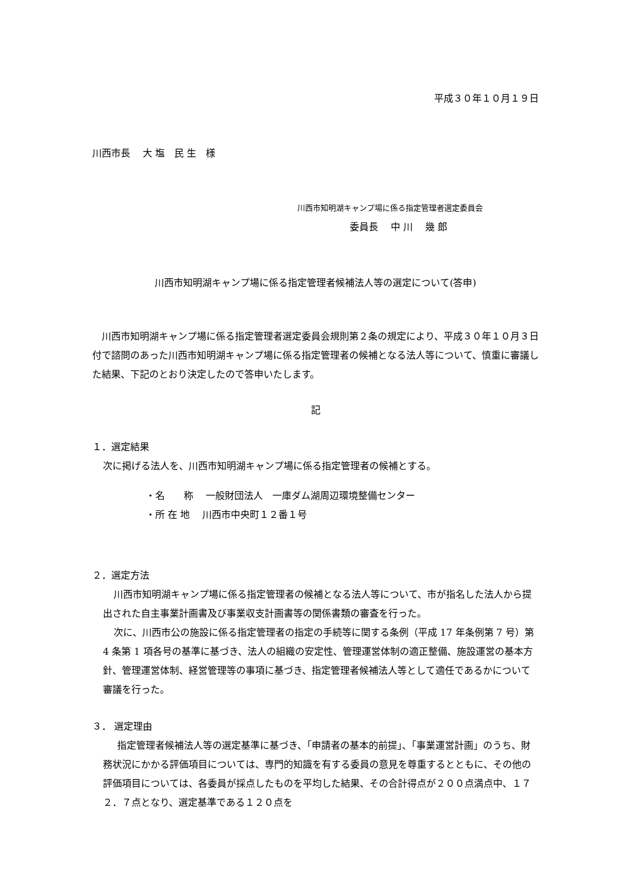平成３０年１０月１９日
川西市長　 大 塩　民 生　様
川西市知明湖キャンプ場に係る指定管理者選定委員会
委員長　 中 川　 幾 郎
川西市知明湖キャンプ場に係る指定管理者候補法人等の選定について(答申)
川西市知明湖キャンプ場に係る指定管理者選定委員会規則第２条の規定により、平成３０年１０月３日付で諮問のあった川西市知明湖キャンプ場に係る指定管理者の候補となる法人等について、慎重に審議した結果、下記のとおり決定したので答申いたします。
記
１．選定結果
次に掲げる法人を、川西市知明湖キャンプ場に係る指定管理者の候補とする。
・名　　称　 一般財団法人　一庫ダム湖周辺環境整備センター
・所 在 地　 川西市中央町１２番１号
２．選定方法
川西市知明湖キャンプ場に係る指定管理者の候補となる法人等について、市が指名した法人から提出された自主事業計画書及び事業収支計画書等の関係書類の審査を行った。
次に、川西市公の施設に係る指定管理者の指定の手続等に関する条例（平成 17 年条例第 7 号）第 4 条第 1 項各号の基準に基づき、法人の組織の安定性、管理運営体制の適正整備、施設運営の基本方針、管理運営体制、経営管理等の事項に基づき、指定管理者候補法人等として適任であるかについて審議を行った。
３． 選定理由
指定管理者候補法人等の選定基準に基づき、「申請者の基本的前提」、「事業運営計画」のうち、財務状況にかかる評価項目については、専門的知識を有する委員の意見を尊重するとともに、その他の評価項目については、各委員が採点したものを平均した結果、その合計得点が２００点満点中、１７２．７点となり、選定基準である１２０点を